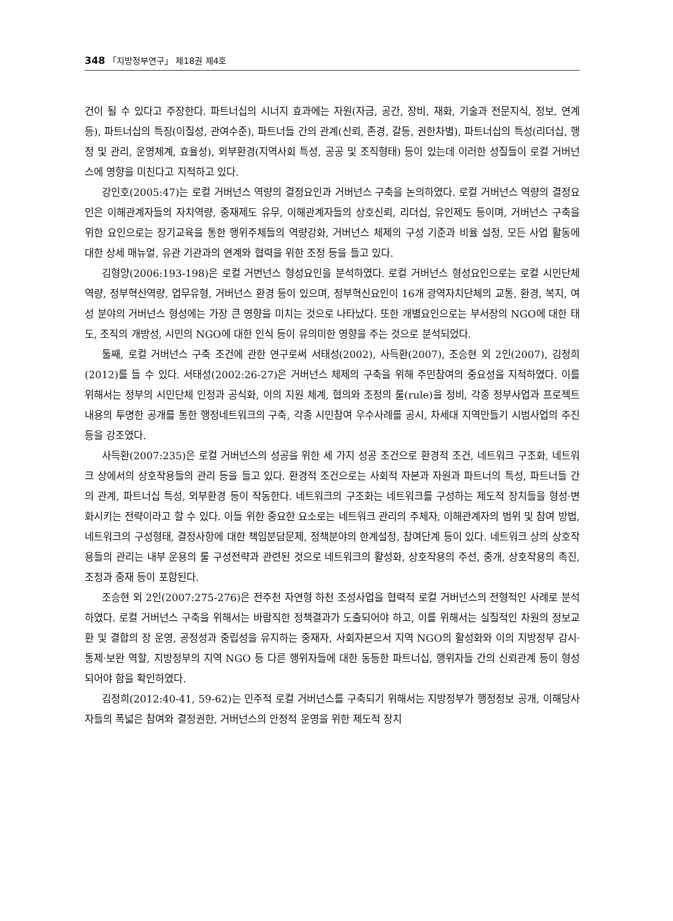348 「지방정부연구」 제18권 제4호
건이 될 수 있다고 주장한다. 파트너십의 시너지 효과에는 자원(자금, 공간, 장비, 재화, 기술과 전문지식, 정보, 연계 등), 파트너십의 특징(이질성, 관여수준), 파트너들 간의 관계(신뢰, 존경, 갈등, 권한차별), 파트너십의 특성(리더십, 행정 및 관리, 운영체계, 효율성), 외부환경(지역사회 특성, 공공 및 조직형태) 등이 있는데 이러한 성질들이 로컬 거버넌스에 영향을 미친다고 지적하고 있다.
강인호(2005:47)는 로컬 거버넌스 역량의 결정요인과 거버넌스 구축을 논의하였다. 로컬 거버넌스 역량의 결정요인은 이해관계자들의 자치역량, 중재제도 유무, 이해관계자들의 상호신뢰, 리더십, 유인제도 등이며, 거버넌스 구축을 위한 요인으로는 장기교육을 통한 행위주체들의 역량강화, 거버넌스 체제의 구성 기준과 비율 설정, 모든 사업 활동에 대한 상세 매뉴얼, 유관 기관과의 연계와 협력을 위한 조정 등을 들고 있다.
김형양(2006:193-198)은 로컬 거번넌스 형성요인을 분석하였다. 로컬 거버넌스 형성요인으로는 로컬 시민단체역량, 정부혁신역량, 업무유형, 거버넌스 환경 등이 있으며, 정부혁신요인이 16개 광역자치단체의 교통, 환경, 복지, 여성 분야의 거버넌스 형성에는 가장 큰 영향을 미치는 것으로 나타났다. 또한 개별요인으로는 부서장의 NGO에 대한 태도, 조직의 개방성, 시민의 NGO에 대한 인식 등이 유의미한 영향을 주는 것으로 분석되었다.
둘째, 로컬 거버넌스 구축 조건에 관한 연구로써 서태성(2002), 사득환(2007), 조승현 외 2인(2007), 김정희(2012)를 들 수 있다. 서태성(2002:26-27)은 거버넌스 체제의 구축을 위해 주민참여의 중요성을 지적하였다. 이를 위해서는 정부의 시민단체 인정과 공식화, 이의 지원 체계, 협의와 조정의 룰(rule)을 정비, 각종 정부사업과 프로젝트 내용의 투명한 공개를 통한 행정네트워크의 구축, 각종 시민참여 우수사례를 공시, 차세대 지역만들기 시범사업의 추진 등을 강조였다.
사득환(2007:235)은 로컬 거버넌스의 성공을 위한 세 가지 성공 조건으로 환경적 조건, 네트워크 구조화, 네트워크 상에서의 상호작용들의 관리 등을 들고 있다. 환경적 조건으로는 사회적 자본과 자원과 파트너의 특성, 파트너들 간의 관계, 파트너십 특성, 외부환경 등이 작동한다. 네트워크의 구조화는 네트워크를 구성하는 제도적 장치들을 형성·변화시키는 전략이라고 할 수 있다. 이들 위한 중요한 요소로는 네트워크 관리의 주체자, 이해관계자의 범위 및 참여 방법, 네트워크의 구성형태, 결정사항에 대한 책임분담문제, 정책분야의 한계설정, 참여단계 등이 있다. 네트워크 상의 상호작용들의 관리는 내부 운용의 룰 구성전략과 관련된 것으로 네트워크의 활성화, 상호작용의 주선, 중개, 상호작용의 촉진, 조정과 중재 등이 포함된다.
조승현 외 2인(2007:275-276)은 전주천 자연형 하천 조성사업을 협력적 로컬 거버넌스의 전형적인 사례로 분석하였다. 로컬 거버넌스 구축을 위해서는 바람직한 정책결과가 도출되어야 하고, 이를 위해서는 실질적인 차원의 정보교환 및 결합의 장 운영, 공정성과 중립성을 유지하는 중재자, 사회자본으서 지역 NGO의 활성화와 이의 지방정부 감시·통제·보완 역할, 지방정부의 지역 NGO 등 다른 행위자들에 대한 동등한 파트너십, 행위자들 간의 신뢰관계 등이 형성되어야 함을 확인하였다.
김정희(2012:40-41, 59-62)는 민주적 로컬 거버넌스를 구축되기 위해서는 지방정부가 행정정보 공개, 이해당사자들의 폭넓은 참여와 결정권한, 거버넌스의 안정적 운영을 위한 제도적 장치